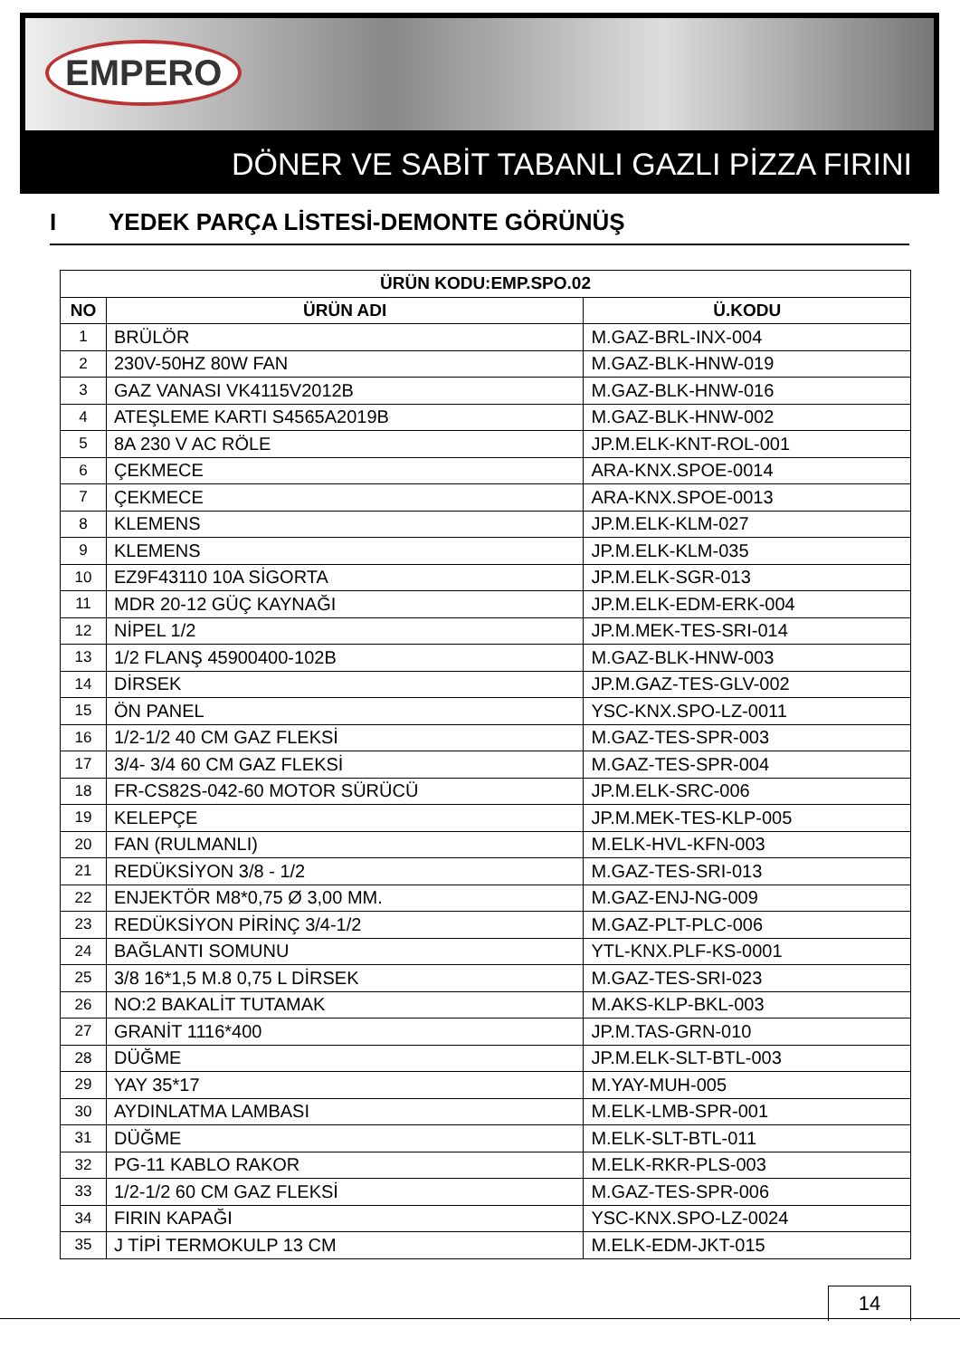EMPERO
DÖNER VE SABİT TABANLI GAZLI PİZZA FIRINI
I YEDEK PARÇA LİSTESİ-DEMONTE GÖRÜNÜŞ
| ÜRÜN KODU:EMP.SPO.02 | | |
| --- | --- | --- |
| NO | ÜRÜN ADI | Ü.KODU |
| 1 | BRÜLÖR | M.GAZ-BRL-INX-004 |
| 2 | 230V-50HZ 80W FAN | M.GAZ-BLK-HNW-019 |
| 3 | GAZ VANASI VK4115V2012B | M.GAZ-BLK-HNW-016 |
| 4 | ATEŞLEME KARTI S4565A2019B | M.GAZ-BLK-HNW-002 |
| 5 | 8A 230 V AC RÖLE | JP.M.ELK-KNT-ROL-001 |
| 6 | ÇEKMECE | ARA-KNX.SPOE-0014 |
| 7 | ÇEKMECE | ARA-KNX.SPOE-0013 |
| 8 | KLEMENS | JP.M.ELK-KLM-027 |
| 9 | KLEMENS | JP.M.ELK-KLM-035 |
| 10 | EZ9F43110 10A SİGORTA | JP.M.ELK-SGR-013 |
| 11 | MDR 20-12 GÜÇ KAYNAĞI | JP.M.ELK-EDM-ERK-004 |
| 12 | NİPEL 1/2 | JP.M.MEK-TES-SRI-014 |
| 13 | 1/2 FLANŞ 45900400-102B | M.GAZ-BLK-HNW-003 |
| 14 | DİRSEK | JP.M.GAZ-TES-GLV-002 |
| 15 | ÖN PANEL | YSC-KNX.SPO-LZ-0011 |
| 16 | 1/2-1/2 40 CM GAZ FLEKSİ | M.GAZ-TES-SPR-003 |
| 17 | 3/4- 3/4 60 CM GAZ FLEKSİ | M.GAZ-TES-SPR-004 |
| 18 | FR-CS82S-042-60 MOTOR SÜRÜCÜ | JP.M.ELK-SRC-006 |
| 19 | KELEPÇE | JP.M.MEK-TES-KLP-005 |
| 20 | FAN (RULMANLI) | M.ELK-HVL-KFN-003 |
| 21 | REDÜKSİYON 3/8 - 1/2 | M.GAZ-TES-SRI-013 |
| 22 | ENJEKTÖR M8*0,75 Ø 3,00 MM. | M.GAZ-ENJ-NG-009 |
| 23 | REDÜKSİYON PİRİNÇ 3/4-1/2 | M.GAZ-PLT-PLC-006 |
| 24 | BAĞLANTI SOMUNU | YTL-KNX.PLF-KS-0001 |
| 25 | 3/8 16*1,5 M.8 0,75 L DİRSEK | M.GAZ-TES-SRI-023 |
| 26 | NO:2 BAKALİT TUTAMAK | M.AKS-KLP-BKL-003 |
| 27 | GRANİT 1116*400 | JP.M.TAS-GRN-010 |
| 28 | DÜĞME | JP.M.ELK-SLT-BTL-003 |
| 29 | YAY 35*17 | M.YAY-MUH-005 |
| 30 | AYDINLATMA LAMBASI | M.ELK-LMB-SPR-001 |
| 31 | DÜĞME | M.ELK-SLT-BTL-011 |
| 32 | PG-11 KABLO RAKOR | M.ELK-RKR-PLS-003 |
| 33 | 1/2-1/2 60 CM GAZ FLEKSİ | M.GAZ-TES-SPR-006 |
| 34 | FIRIN KAPAĞI | YSC-KNX.SPO-LZ-0024 |
| 35 | J TİPİ TERMOKULP 13 CM | M.ELK-EDM-JKT-015 |
14